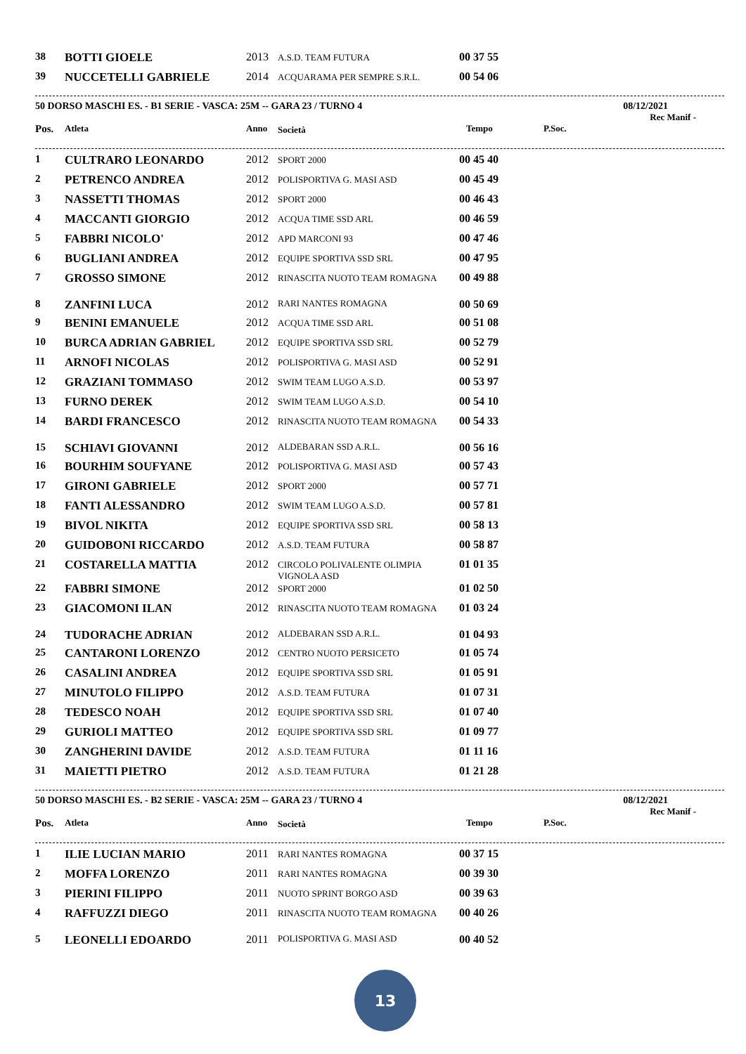| 38 | BOTTI GIOELE | 2013 | A.S.D. TEAM FUTURA | 00 37 55 |
| 39 | NUCCETELLI GABRIELE | 2014 | ACQUARAMA PER SEMPRE S.R.L. | 00 54 06 |
50 DORSO MASCHI ES. - B1 SERIE - VASCA: 25M -- GARA 23 / TURNO 4 08/12/2021
Rec Manif -
| Pos. | Atleta | Anno | Società | Tempo | P.Soc. |
| --- | --- | --- | --- | --- | --- |
| 1 | CULTRARO LEONARDO | 2012 | SPORT 2000 | 00 45 40 |
| 2 | PETRENCO ANDREA | 2012 | POLISPORTIVA G. MASI ASD | 00 45 49 |
| 3 | NASSETTI THOMAS | 2012 | SPORT 2000 | 00 46 43 |
| 4 | MACCANTI GIORGIO | 2012 | ACQUA TIME SSD ARL | 00 46 59 |
| 5 | FABBRI NICOLO' | 2012 | APD MARCONI 93 | 00 47 46 |
| 6 | BUGLIANI ANDREA | 2012 | EQUIPE SPORTIVA SSD SRL | 00 47 95 |
| 7 | GROSSO SIMONE | 2012 | RINASCITA NUOTO TEAM ROMAGNA | 00 49 88 |
| 8 | ZANFINI LUCA | 2012 | RARI NANTES ROMAGNA | 00 50 69 |
| 9 | BENINI EMANUELE | 2012 | ACQUA TIME SSD ARL | 00 51 08 |
| 10 | BURCA ADRIAN GABRIEL | 2012 | EQUIPE SPORTIVA SSD SRL | 00 52 79 |
| 11 | ARNOFI NICOLAS | 2012 | POLISPORTIVA G. MASI ASD | 00 52 91 |
| 12 | GRAZIANI TOMMASO | 2012 | SWIM TEAM LUGO A.S.D. | 00 53 97 |
| 13 | FURNO DEREK | 2012 | SWIM TEAM LUGO A.S.D. | 00 54 10 |
| 14 | BARDI FRANCESCO | 2012 | RINASCITA NUOTO TEAM ROMAGNA | 00 54 33 |
| 15 | SCHIAVI GIOVANNI | 2012 | ALDEBARAN SSD A.R.L. | 00 56 16 |
| 16 | BOURHIM SOUFYANE | 2012 | POLISPORTIVA G. MASI ASD | 00 57 43 |
| 17 | GIRONI GABRIELE | 2012 | SPORT 2000 | 00 57 71 |
| 18 | FANTI ALESSANDRO | 2012 | SWIM TEAM LUGO A.S.D. | 00 57 81 |
| 19 | BIVOL NIKITA | 2012 | EQUIPE SPORTIVA SSD SRL | 00 58 13 |
| 20 | GUIDOBONI RICCARDO | 2012 | A.S.D. TEAM FUTURA | 00 58 87 |
| 21 | COSTARELLA MATTIA | 2012 | CIRCOLO POLIVALENTE OLIMPIA VIGNOLA ASD | 01 01 35 |
| 22 | FABBRI SIMONE | 2012 | SPORT 2000 | 01 02 50 |
| 23 | GIACOMONI ILAN | 2012 | RINASCITA NUOTO TEAM ROMAGNA | 01 03 24 |
| 24 | TUDORACHE ADRIAN | 2012 | ALDEBARAN SSD A.R.L. | 01 04 93 |
| 25 | CANTARONI LORENZO | 2012 | CENTRO NUOTO PERSICETO | 01 05 74 |
| 26 | CASALINI ANDREA | 2012 | EQUIPE SPORTIVA SSD SRL | 01 05 91 |
| 27 | MINUTOLO FILIPPO | 2012 | A.S.D. TEAM FUTURA | 01 07 31 |
| 28 | TEDESCO NOAH | 2012 | EQUIPE SPORTIVA SSD SRL | 01 07 40 |
| 29 | GURIOLI MATTEO | 2012 | EQUIPE SPORTIVA SSD SRL | 01 09 77 |
| 30 | ZANGHERINI DAVIDE | 2012 | A.S.D. TEAM FUTURA | 01 11 16 |
| 31 | MAIETTI PIETRO | 2012 | A.S.D. TEAM FUTURA | 01 21 28 |
50 DORSO MASCHI ES. - B2 SERIE - VASCA: 25M -- GARA 23 / TURNO 4 08/12/2021
Rec Manif -
| Pos. | Atleta | Anno | Società | Tempo | P.Soc. |
| --- | --- | --- | --- | --- | --- |
| 1 | ILIE LUCIAN MARIO | 2011 | RARI NANTES ROMAGNA | 00 37 15 |
| 2 | MOFFA LORENZO | 2011 | RARI NANTES ROMAGNA | 00 39 30 |
| 3 | PIERINI FILIPPO | 2011 | NUOTO SPRINT BORGO ASD | 00 39 63 |
| 4 | RAFFUZZI DIEGO | 2011 | RINASCITA NUOTO TEAM ROMAGNA | 00 40 26 |
| 5 | LEONELLI EDOARDO | 2011 | POLISPORTIVA G. MASI ASD | 00 40 52 |
13